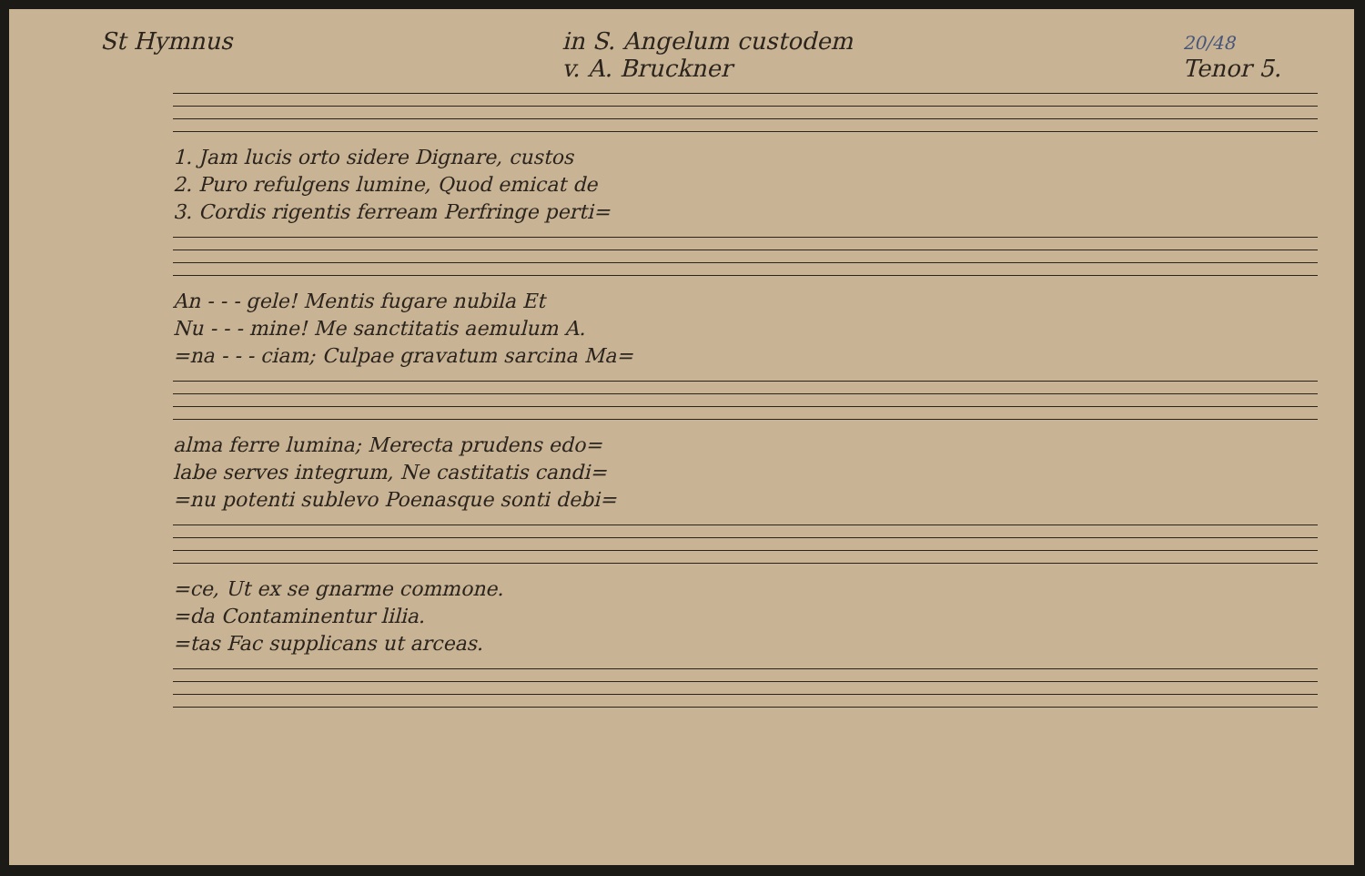St Hymnus in S. Angelum custodem
v. A. Bruckner
20/48
Tenor 5.
1. Jam lucis orto sidere Dignare, custos
2. Puro refulgens lumine, Quod emicat de
3. Cordis rigentis ferream Perfringe perti=
An - - - gele! Mentis fugare nubila Et
Nu - - - mine! Me sanctitatis aemulum A.
=na - - - ciam; Culpae gravatum sarcina Ma=
alma ferre lumina; Merecta prudens edo=
labe serves integrum, Ne castitatis candi=
=nu potenti sublevo Poenasque sonti debi=
=ce, Ut ex se gnarme commone.
=da Contaminentur lilia.
=tas Fac supplicans ut arceas.